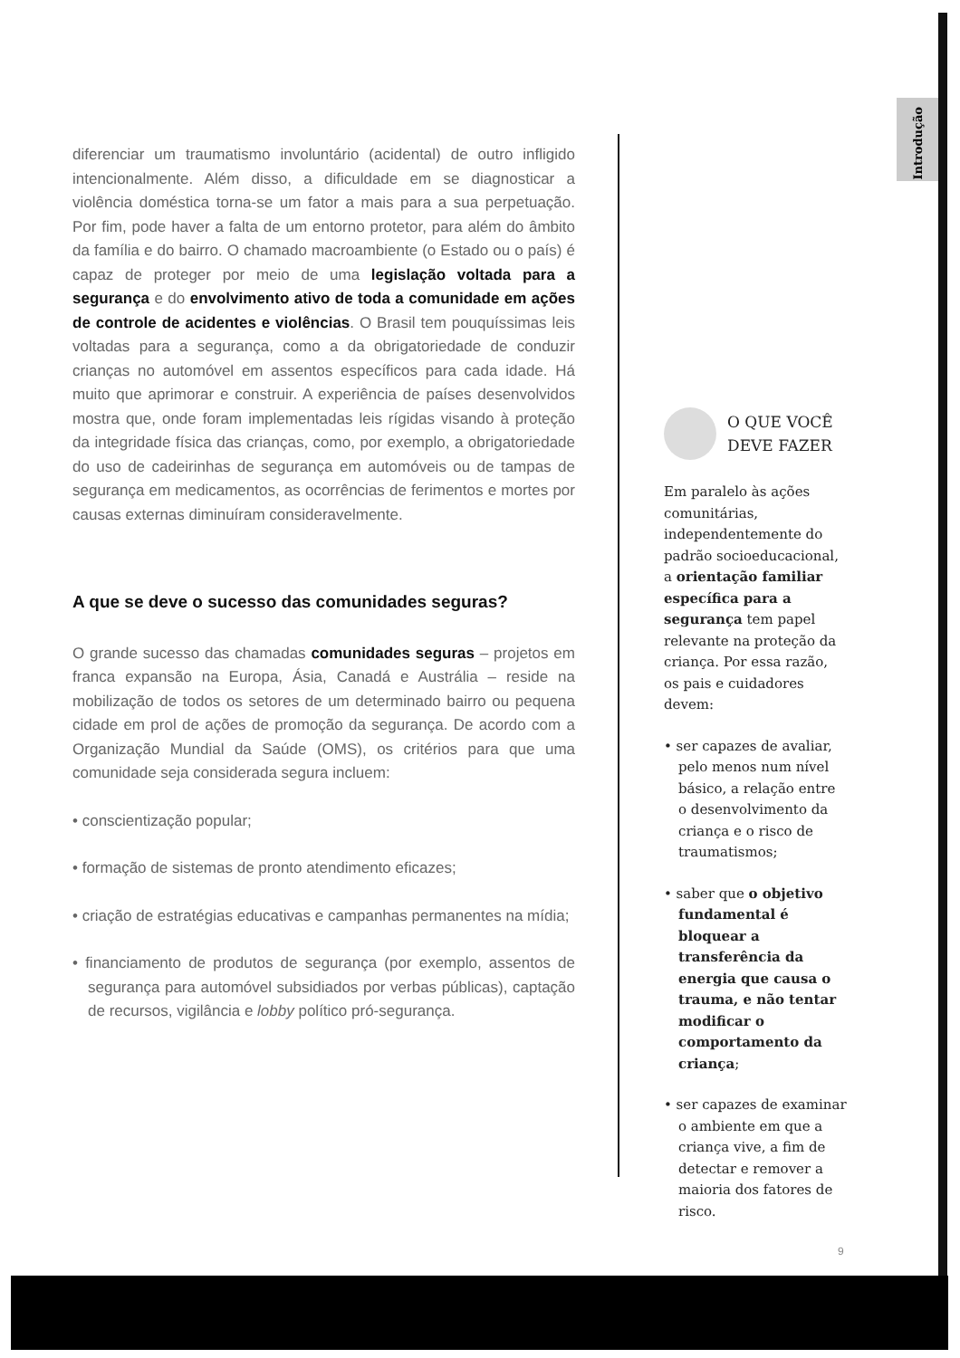Introdução
diferenciar um traumatismo involuntário (acidental) de outro infligido intencionalmente. Além disso, a dificuldade em se diagnosticar a violência doméstica torna-se um fator a mais para a sua perpetuação. Por fim, pode haver a falta de um entorno protetor, para além do âmbito da família e do bairro. O chamado macroambiente (o Estado ou o país) é capaz de proteger por meio de uma legislação voltada para a segurança e do envolvimento ativo de toda a comunidade em ações de controle de acidentes e violências. O Brasil tem pouquíssimas leis voltadas para a segurança, como a da obrigatoriedade de conduzir crianças no automóvel em assentos específicos para cada idade. Há muito que aprimorar e construir. A experiência de países desenvolvidos mostra que, onde foram implementadas leis rígidas visando à proteção da integridade física das crianças, como, por exemplo, a obrigatoriedade do uso de cadeirinhas de segurança em automóveis ou de tampas de segurança em medicamentos, as ocorrências de ferimentos e mortes por causas externas diminuíram consideravelmente.
A que se deve o sucesso das comunidades seguras?
O grande sucesso das chamadas comunidades seguras – projetos em franca expansão na Europa, Ásia, Canadá e Austrália – reside na mobilização de todos os setores de um determinado bairro ou pequena cidade em prol de ações de promoção da segurança. De acordo com a Organização Mundial da Saúde (OMS), os critérios para que uma comunidade seja considerada segura incluem:
• conscientização popular;
• formação de sistemas de pronto atendimento eficazes;
• criação de estratégias educativas e campanhas permanentes na mídia;
• financiamento de produtos de segurança (por exemplo, assentos de segurança para automóvel subsidiados por verbas públicas), captação de recursos, vigilância e lobby político pró-segurança.
O QUE VOCÊ
DEVE FAZER
Em paralelo às ações comunitárias, independentemente do padrão socioeducacional, a orientação familiar específica para a segurança tem papel relevante na proteção da criança. Por essa razão, os pais e cuidadores devem:
• ser capazes de avaliar, pelo menos num nível básico, a relação entre o desenvolvimento da criança e o risco de traumatismos;
• saber que o objetivo fundamental é bloquear a transferência da energia que causa o trauma, e não tentar modificar o comportamento da criança;
• ser capazes de examinar o ambiente em que a criança vive, a fim de detectar e remover a maioria dos fatores de risco.
9